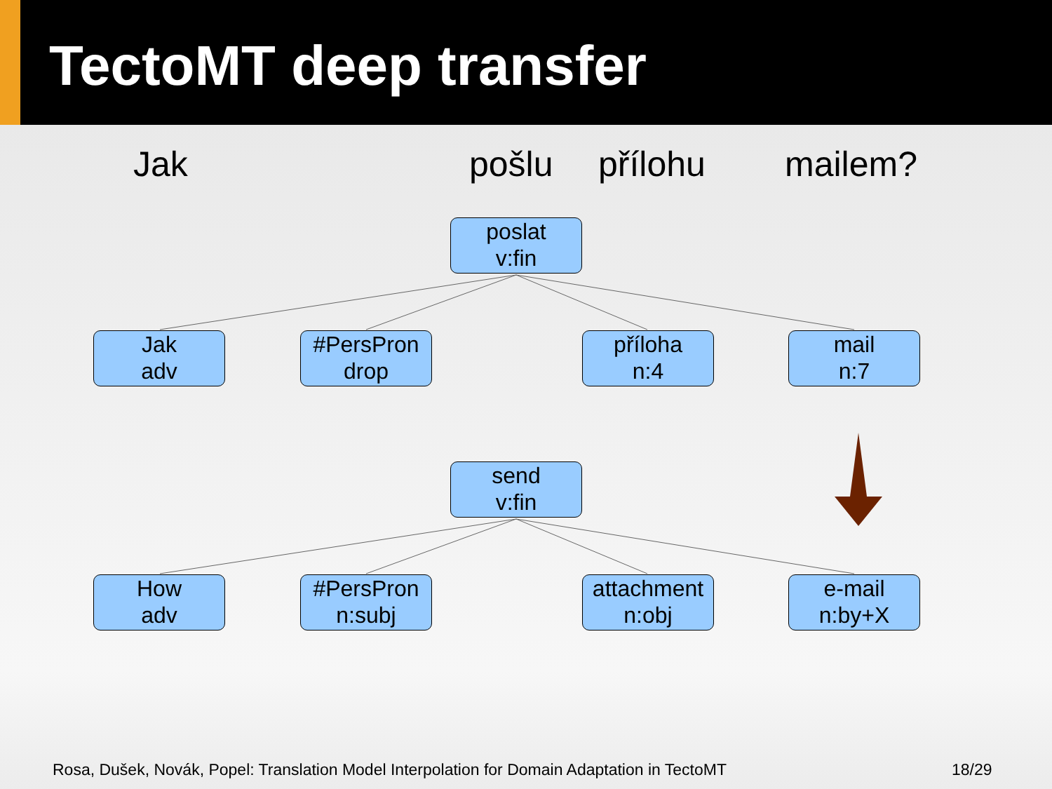TectoMT deep transfer
Jak pošlu přílohu mailem?
poslat
v:fin
Jak
adv
#PersPron
drop
příloha
n:4
mail
n:7
send
v:fin
How
adv
#PersPron
n:subj
attachment
n:obj
e-mail
n:by+X
Rosa, Dušek, Novák, Popel: Translation Model Interpolation for Domain Adaptation in TectoMT
18/29